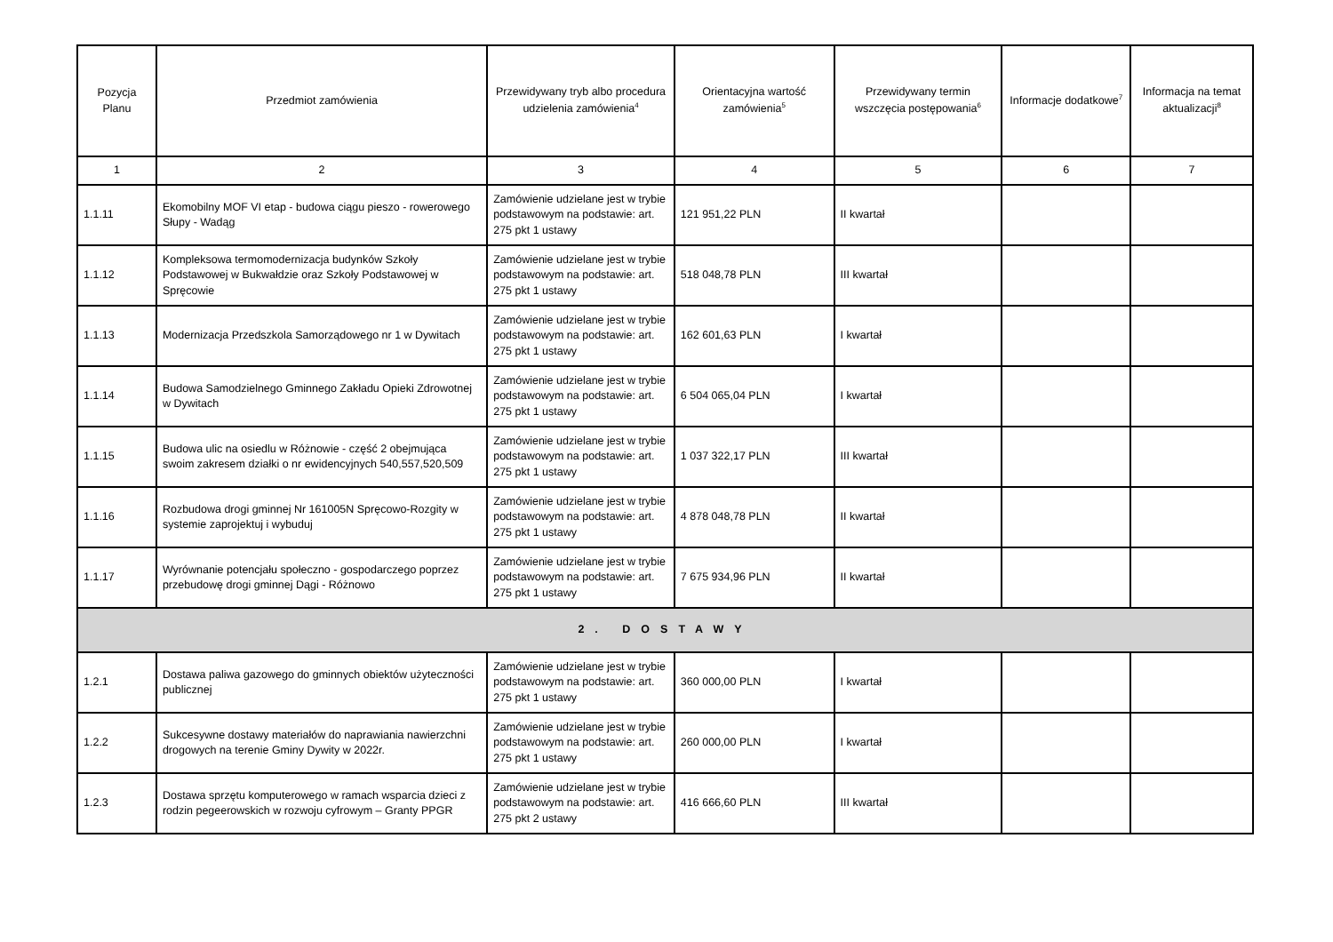| Pozycja Planu | Przedmiot zamówienia | Przewidywany tryb albo procedura udzielenia zamówienia<sup>4</sup> | Orientacyjna wartość zamówienia<sup>5</sup> | Przewidywany termin wszczęcia postępowania<sup>6</sup> | Informacje dodatkowe<sup>7</sup> | Informacja na temat aktualizacji<sup>8</sup> |
| --- | --- | --- | --- | --- | --- | --- |
| 1 | 2 | 3 | 4 | 5 | 6 | 7 |
| 1.1.11 | Ekomobilny MOF VI etap - budowa ciągu pieszo - rowerowego Słupy - Wadąg | Zamówienie udzielane jest w trybie podstawowym na podstawie: art. 275 pkt 1 ustawy | 121 951,22 PLN | II kwartał | | |
| 1.1.12 | Kompleksowa termomodernizacja budynków Szkoły Podstawowej w Bukwałdzie oraz Szkoły Podstawowej w Spręcowie | Zamówienie udzielane jest w trybie podstawowym na podstawie: art. 275 pkt 1 ustawy | 518 048,78 PLN | III kwartał | | |
| 1.1.13 | Modernizacja Przedszkola Samorządowego nr 1 w Dywitach | Zamówienie udzielane jest w trybie podstawowym na podstawie: art. 275 pkt 1 ustawy | 162 601,63 PLN | I kwartał | | |
| 1.1.14 | Budowa Samodzielnego Gminnego Zakładu Opieki Zdrowotnej w Dywitach | Zamówienie udzielane jest w trybie podstawowym na podstawie: art. 275 pkt 1 ustawy | 6 504 065,04 PLN | I kwartał | | |
| 1.1.15 | Budowa ulic na osiedlu w Różnowie - część 2 obejmująca swoim zakresem działki o nr ewidencyjnych 540,557,520,509 | Zamówienie udzielane jest w trybie podstawowym na podstawie: art. 275 pkt 1 ustawy | 1 037 322,17 PLN | III kwartał | | |
| 1.1.16 | Rozbudowa drogi gminnej Nr 161005N Spręcowo-Rozgity w systemie zaprojektuj i wybuduj | Zamówienie udzielane jest w trybie podstawowym na podstawie: art. 275 pkt 1 ustawy | 4 878 048,78 PLN | II kwartał | | |
| 1.1.17 | Wyrównanie potencjału społeczno - gospodarczego poprzez przebudowę drogi gminnej Dągi - Różnowo | Zamówienie udzielane jest w trybie podstawowym na podstawie: art. 275 pkt 1 ustawy | 7 675 934,96 PLN | II kwartał | | |
| 2. DOSTAWY | | | | | | |
| 1.2.1 | Dostawa paliwa gazowego do gminnych obiektów użyteczności publicznej | Zamówienie udzielane jest w trybie podstawowym na podstawie: art. 275 pkt 1 ustawy | 360 000,00 PLN | I kwartał | | |
| 1.2.2 | Sukcesywne dostawy materiałów do naprawiania nawierzchni drogowych na terenie Gminy Dywity w 2022r. | Zamówienie udzielane jest w trybie podstawowym na podstawie: art. 275 pkt 1 ustawy | 260 000,00 PLN | I kwartał | | |
| 1.2.3 | Dostawa sprzętu komputerowego w ramach wsparcia dzieci z rodzin pegeerowskich w rozwoju cyfrowym – Granty PPGR | Zamówienie udzielane jest w trybie podstawowym na podstawie: art. 275 pkt 2 ustawy | 416 666,60 PLN | III kwartał | | |